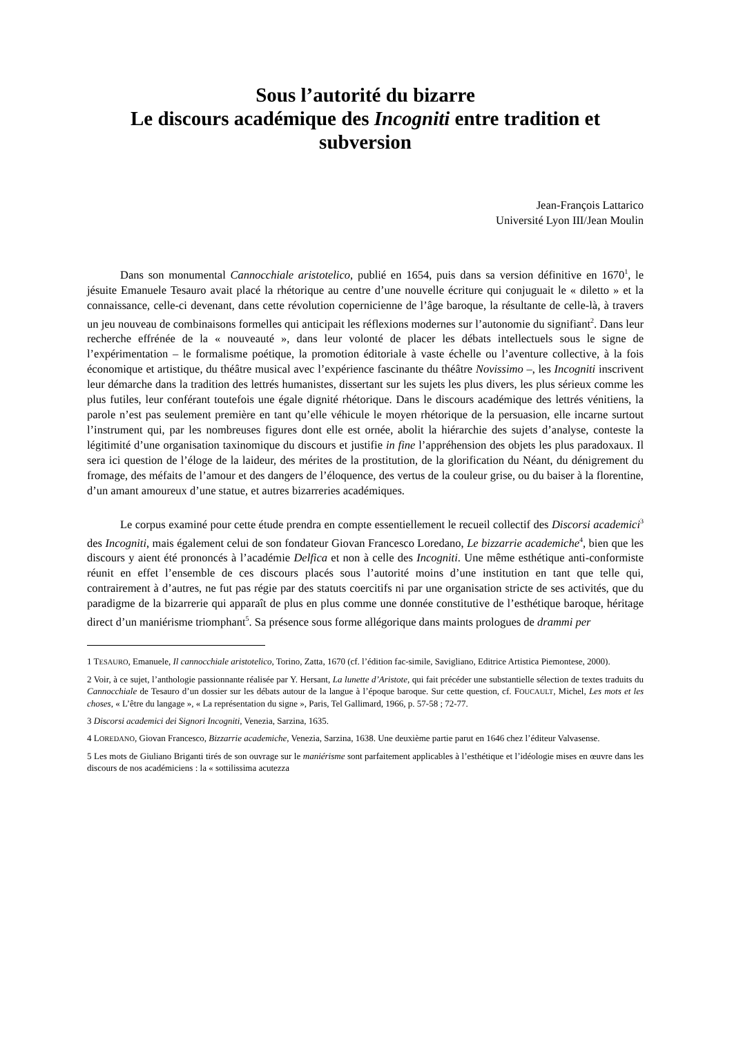Sous l’autorité du bizarre
Le discours académique des Incogniti entre tradition et subversion
Jean-François Lattarico
Université Lyon III/Jean Moulin
Dans son monumental Cannocchiale aristotelico, publié en 1654, puis dans sa version définitive en 1670<sup>1</sup>, le jésuite Emanuele Tesauro avait placé la rhétorique au centre d’une nouvelle écriture qui conjuguait le « diletto » et la connaissance, celle-ci devenant, dans cette révolution copernicienne de l’âge baroque, la résultante de celle-là, à travers un jeu nouveau de combinaisons formelles qui anticipait les réflexions modernes sur l’autonomie du signifiant<sup>2</sup>. Dans leur recherche effrénée de la « nouveauté », dans leur volonté de placer les débats intellectuels sous le signe de l’expérimentation – le formalisme poétique, la promotion éditoriale à vaste échelle ou l’aventure collective, à la fois économique et artistique, du théâtre musical avec l’expérience fascinante du théâtre Novissimo –, les Incogniti inscrivent leur démarche dans la tradition des lettrés humanistes, dissertant sur les sujets les plus divers, les plus sérieux comme les plus futiles, leur conférant toutefois une égale dignité rhétorique. Dans le discours académique des lettrés vénitiens, la parole n’est pas seulement première en tant qu’elle véhicule le moyen rhétorique de la persuasion, elle incarne surtout l’instrument qui, par les nombreuses figures dont elle est ornée, abolit la hiérarchie des sujets d’analyse, conteste la légitimité d’une organisation taxinomique du discours et justifie in fine l’appréhension des objets les plus paradoxaux. Il sera ici question de l’éloge de la laideur, des mérites de la prostitution, de la glorification du Néant, du dénigrement du fromage, des méfaits de l’amour et des dangers de l’éloquence, des vertus de la couleur grise, ou du baiser à la florentine, d’un amant amoureux d’une statue, et autres bizarreries académiques.
Le corpus examiné pour cette étude prendra en compte essentiellement le recueil collectif des Discorsi academici<sup>3</sup> des Incogniti, mais également celui de son fondateur Giovan Francesco Loredano, Le bizzarrie academiche<sup>4</sup>, bien que les discours y aient été prononcés à l’académie Delfica et non à celle des Incogniti. Une même esthétique anti-conformiste réunit en effet l’ensemble de ces discours placés sous l’autorité moins d’une institution en tant que telle qui, contrairement à d’autres, ne fut pas régie par des statuts coercitifs ni par une organisation stricte de ses activités, que du paradigme de la bizarrerie qui apparaît de plus en plus comme une donnée constitutive de l’esthétique baroque, héritage direct d’un maniérisme triomphant<sup>5</sup>. Sa présence sous forme allégorique dans maints prologues de drammi per
1 TESAURO, Emanuele, Il cannocchiale aristotelico, Torino, Zatta, 1670 (cf. l’édition fac-simile, Savigliano, Editrice Artistica Piemontese, 2000).
2 Voir, à ce sujet, l’anthologie passionnante réalisée par Y. Hersant, La lunette d’Aristote, qui fait précéder une substantielle sélection de textes traduits du Cannocchiale de Tesauro d’un dossier sur les débats autour de la langue à l’époque baroque. Sur cette question, cf. FOUCAULT, Michel, Les mots et les choses, « L’être du langage », « La représentation du signe », Paris, Tel Gallimard, 1966, p. 57-58 ; 72-77.
3 Discorsi academici dei Signori Incogniti, Venezia, Sarzina, 1635.
4 LOREDANO, Giovan Francesco, Bizzarrie academiche, Venezia, Sarzina, 1638. Une deuxième partie parut en 1646 chez l’éditeur Valvasense.
5 Les mots de Giuliano Briganti tirés de son ouvrage sur le maniérisme sont parfaitement applicables à l’esthétique et l’idéologie mises en œuvre dans les discours de nos académiciens : la « sottilissima acutezza